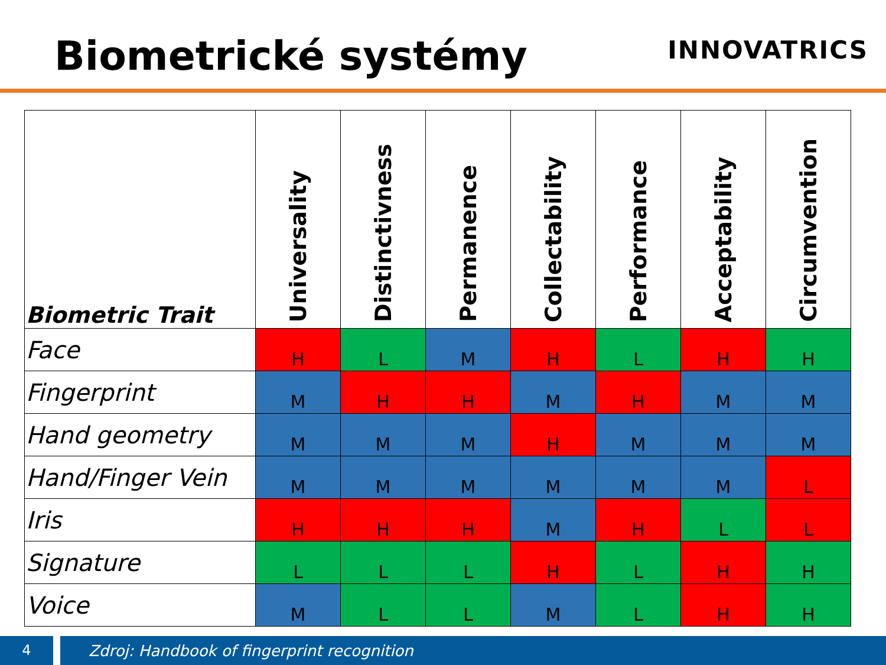Biometrické systémy
INNOVATRICS
| Biometric Trait | Universality | Distinctivness | Permanence | Collectability | Performance | Acceptability | Circumvention |
| --- | --- | --- | --- | --- | --- | --- | --- |
| Face | H | L | M | H | L | H | H |
| Fingerprint | M | H | H | M | H | M | M |
| Hand geometry | M | M | M | H | M | M | M |
| Hand/Finger Vein | M | M | M | M | M | M | L |
| Iris | H | H | H | M | H | L | L |
| Signature | L | L | L | H | L | H | H |
| Voice | M | L | L | M | L | H | H |
4
Zdroj: Handbook of fingerprint recognition